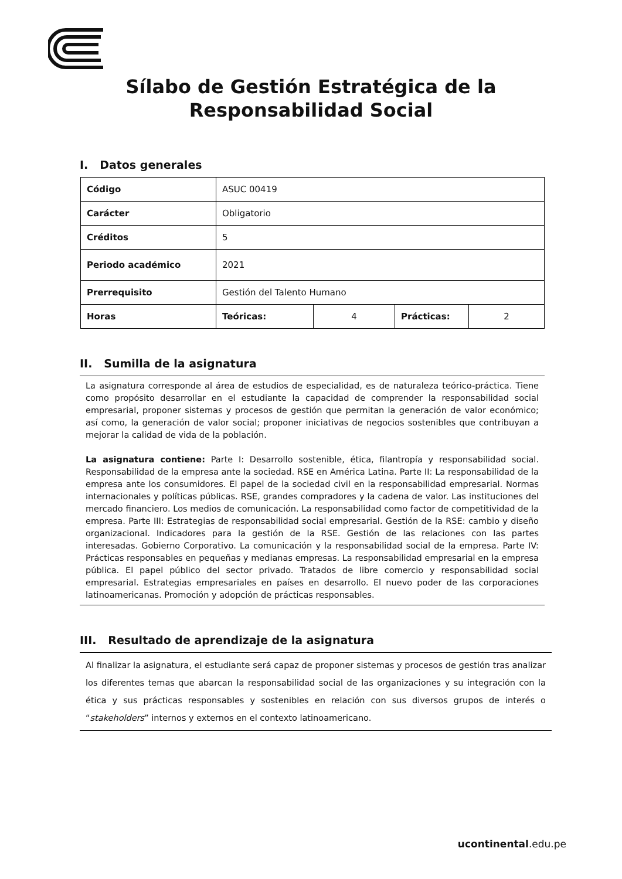Sílabo de Gestión Estratégica de la
Responsabilidad Social
I. Datos generales
| Código | ASUC 00419 | | | |
| Carácter | Obligatorio | | | |
| Créditos | 5 | | | |
| Periodo académico | 2021 | | | |
| Prerrequisito | Gestión del Talento Humano | | | |
| Horas | Teóricas: | 4 | Prácticas: | 2 |
II. Sumilla de la asignatura
La asignatura corresponde al área de estudios de especialidad, es de naturaleza teórico-práctica. Tiene como propósito desarrollar en el estudiante la capacidad de comprender la responsabilidad social empresarial, proponer sistemas y procesos de gestión que permitan la generación de valor económico; así como, la generación de valor social; proponer iniciativas de negocios sostenibles que contribuyan a mejorar la calidad de vida de la población.
La asignatura contiene: Parte I: Desarrollo sostenible, ética, filantropía y responsabilidad social. Responsabilidad de la empresa ante la sociedad. RSE en América Latina. Parte II: La responsabilidad de la empresa ante los consumidores. El papel de la sociedad civil en la responsabilidad empresarial. Normas internacionales y políticas públicas. RSE, grandes compradores y la cadena de valor. Las instituciones del mercado financiero. Los medios de comunicación. La responsabilidad como factor de competitividad de la empresa. Parte III: Estrategias de responsabilidad social empresarial. Gestión de la RSE: cambio y diseño organizacional. Indicadores para la gestión de la RSE. Gestión de las relaciones con las partes interesadas. Gobierno Corporativo. La comunicación y la responsabilidad social de la empresa. Parte IV: Prácticas responsables en pequeñas y medianas empresas. La responsabilidad empresarial en la empresa pública. El papel público del sector privado. Tratados de libre comercio y responsabilidad social empresarial. Estrategias empresariales en países en desarrollo. El nuevo poder de las corporaciones latinoamericanas. Promoción y adopción de prácticas responsables.
III. Resultado de aprendizaje de la asignatura
Al finalizar la asignatura, el estudiante será capaz de proponer sistemas y procesos de gestión tras analizar los diferentes temas que abarcan la responsabilidad social de las organizaciones y su integración con la ética y sus prácticas responsables y sostenibles en relación con sus diversos grupos de interés o “stakeholders” internos y externos en el contexto latinoamericano.
ucontinental.edu.pe